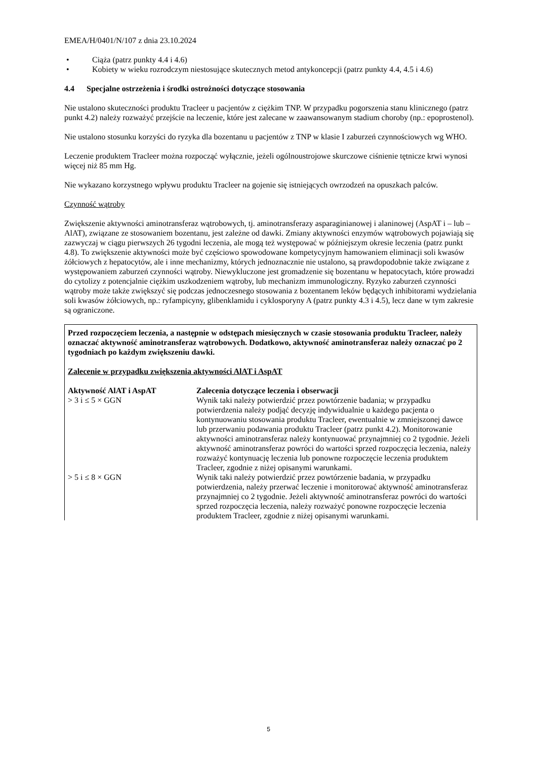EMEA/H/0401/N/107 z dnia 23.10.2024
• Ciąża (patrz punkty 4.4 i 4.6)
• Kobiety w wieku rozrodczym niestosujące skutecznych metod antykoncepcji (patrz punkty 4.4, 4.5 i 4.6)
4.4 Specjalne ostrzeżenia i środki ostrożności dotyczące stosowania
Nie ustalono skuteczności produktu Tracleer u pacjentów z ciężkim TNP. W przypadku pogorszenia stanu klinicznego (patrz punkt 4.2) należy rozważyć przejście na leczenie, które jest zalecane w zaawansowanym stadium choroby (np.: epoprostenol).
Nie ustalono stosunku korzyści do ryzyka dla bozentanu u pacjentów z TNP w klasie I zaburzeń czynnościowych wg WHO.
Leczenie produktem Tracleer można rozpocząć wyłącznie, jeżeli ogólnoustrojowe skurczowe ciśnienie tętnicze krwi wynosi więcej niż 85 mm Hg.
Nie wykazano korzystnego wpływu produktu Tracleer na gojenie się istniejących owrzodzeń na opuszkach palców.
Czynność wątroby
Zwiększenie aktywności aminotransferaz wątrobowych, tj. aminotransferazy asparaginianowej i alaninowej (AspAT i – lub – AlAT), związane ze stosowaniem bozentanu, jest zależne od dawki. Zmiany aktywności enzymów wątrobowych pojawiają się zazwyczaj w ciągu pierwszych 26 tygodni leczenia, ale mogą też występować w późniejszym okresie leczenia (patrz punkt 4.8). To zwiększenie aktywności może być częściowo spowodowane kompetycyjnym hamowaniem eliminacji soli kwasów żółciowych z hepatocytów, ale i inne mechanizmy, których jednoznacznie nie ustalono, są prawdopodobnie także związane z występowaniem zaburzeń czynności wątroby. Niewykluczone jest gromadzenie się bozentanu w hepatocytach, które prowadzi do cytolizy z potencjalnie ciężkim uszkodzeniem wątroby, lub mechanizm immunologiczny. Ryzyko zaburzeń czynności wątroby może także zwiększyć się podczas jednoczesnego stosowania z bozentanem leków będących inhibitorami wydzielania soli kwasów żółciowych, np.: ryfampicyny, glibenklamidu i cyklosporyny A (patrz punkty 4.3 i 4.5), lecz dane w tym zakresie są ograniczone.
Przed rozpoczęciem leczenia, a następnie w odstępach miesięcznych w czasie stosowania produktu Tracleer, należy oznaczać aktywność aminotransferaz wątrobowych. Dodatkowo, aktywność aminotransferaz należy oznaczać po 2 tygodniach po każdym zwiększeniu dawki.
Zalecenie w przypadku zwiększenia aktywności AlAT i AspAT
| Aktywność AlAT i AspAT | Zalecenia dotyczące leczenia i obserwacji |
| --- | --- |
| > 3 i ≤ 5 × GGN | Wynik taki należy potwierdzić przez powtórzenie badania; w przypadku potwierdzenia należy podjąć decyzję indywidualnie u każdego pacjenta o kontynuowaniu stosowania produktu Tracleer, ewentualnie w zmniejszonej dawce lub przerwaniu podawania produktu Tracleer (patrz punkt 4.2). Monitorowanie aktywności aminotransferaz należy kontynuować przynajmniej co 2 tygodnie. Jeżeli aktywność aminotransferaz powróci do wartości sprzed rozpoczęcia leczenia, należy rozważyć kontynuację leczenia lub ponowne rozpoczęcie leczenia produktem Tracleer, zgodnie z niżej opisanymi warunkami. |
| > 5 i ≤ 8 × GGN | Wynik taki należy potwierdzić przez powtórzenie badania, w przypadku potwierdzenia, należy przerwać leczenie i monitorować aktywność aminotransferaz przynajmniej co 2 tygodnie. Jeżeli aktywność aminotransferaz powróci do wartości sprzed rozpoczęcia leczenia, należy rozważyć ponowne rozpoczęcie leczenia produktem Tracleer, zgodnie z niżej opisanymi warunkami. |
5